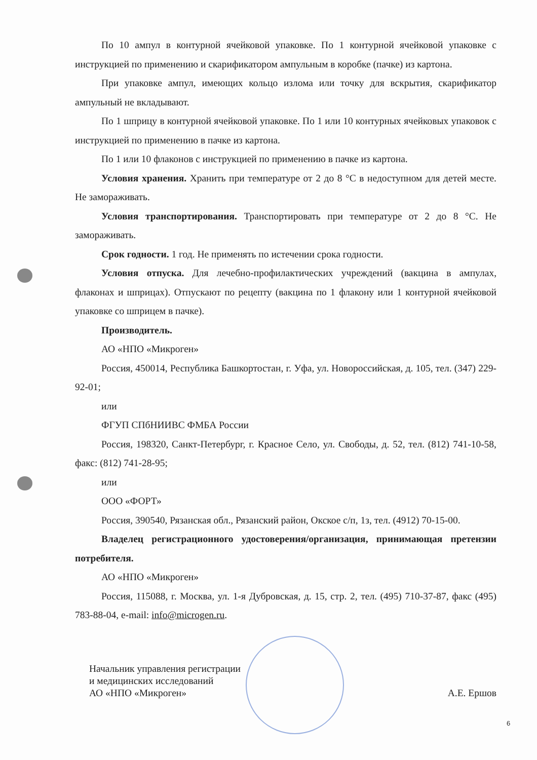По 10 ампул в контурной ячейковой упаковке. По 1 контурной ячейковой упаковке с инструкцией по применению и скарификатором ампульным в коробке (пачке) из картона.
При упаковке ампул, имеющих кольцо излома или точку для вскрытия, скарификатор ампульный не вкладывают.
По 1 шприцу в контурной ячейковой упаковке. По 1 или 10 контурных ячейковых упаковок с инструкцией по применению в пачке из картона.
По 1 или 10 флаконов с инструкцией по применению в пачке из картона.
Условия хранения. Хранить при температуре от 2 до 8 °С в недоступном для детей месте. Не замораживать.
Условия транспортирования. Транспортировать при температуре от 2 до 8 °С. Не замораживать.
Срок годности. 1 год. Не применять по истечении срока годности.
Условия отпуска. Для лечебно-профилактических учреждений (вакцина в ампулах, флаконах и шприцах). Отпускают по рецепту (вакцина по 1 флакону или 1 контурной ячейковой упаковке со шприцем в пачке).
Производитель.
АО «НПО «Микроген»
Россия, 450014, Республика Башкортостан, г. Уфа, ул. Новороссийская, д. 105, тел. (347) 229-92-01;
или
ФГУП СПбНИИВС ФМБА России
Россия, 198320, Санкт-Петербург, г. Красное Село, ул. Свободы, д. 52, тел. (812) 741-10-58, факс: (812) 741-28-95;
или
ООО «ФОРТ»
Россия, 390540, Рязанская обл., Рязанский район, Окское с/п, 1з, тел. (4912) 70-15-00.
Владелец регистрационного удостоверения/организация, принимающая претензии потребителя.
АО «НПО «Микроген»
Россия, 115088, г. Москва, ул. 1-я Дубровская, д. 15, стр. 2, тел. (495) 710-37-87, факс (495) 783-88-04, e-mail: info@microgen.ru.
Начальник управления регистрации
и медицинских исследований
АО «НПО «Микроген»
А.Е. Ершов
6